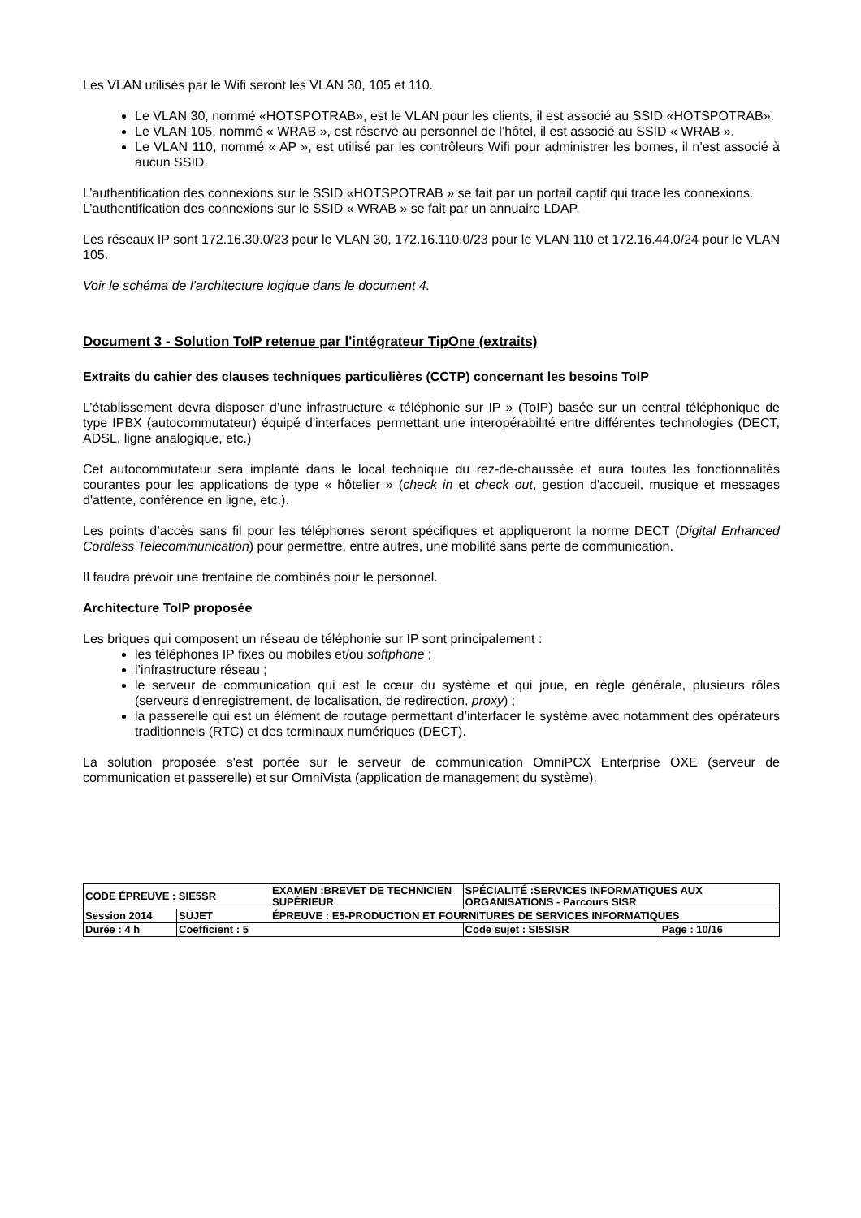Les VLAN utilisés par le Wifi seront les VLAN 30, 105 et 110.
Le VLAN 30, nommé «HOTSPOTRAB», est le VLAN pour les clients, il est associé au SSID «HOTSPOTRAB».
Le VLAN 105, nommé « WRAB », est réservé au personnel de l’hôtel, il est associé au SSID « WRAB ».
Le VLAN 110, nommé « AP », est utilisé par les contrôleurs Wifi pour administrer les bornes, il n’est associé à aucun SSID.
L’authentification des connexions sur le SSID «HOTSPOTRAB » se fait par un portail captif qui trace les connexions.
L’authentification des connexions sur le SSID « WRAB » se fait par un annuaire LDAP.
Les réseaux IP sont 172.16.30.0/23 pour le VLAN 30, 172.16.110.0/23 pour le VLAN 110 et 172.16.44.0/24 pour le VLAN 105.
Voir le schéma de l’architecture logique dans le document 4.
Document 3 - Solution ToIP retenue par l'intégrateur TipOne (extraits)
Extraits du cahier des clauses techniques particulières (CCTP) concernant les besoins ToIP
L’établissement devra disposer d’une infrastructure « téléphonie sur IP » (ToIP) basée sur un central téléphonique de type IPBX (autocommutateur) équipé d'interfaces permettant une interopérabilité entre différentes technologies (DECT, ADSL, ligne analogique, etc.)
Cet autocommutateur sera implanté dans le local technique du rez-de-chaussée et aura toutes les fonctionnalités courantes pour les applications de type « hôtelier » (check in et check out, gestion d'accueil, musique et messages d'attente, conférence en ligne, etc.).
Les points d’accès sans fil pour les téléphones seront spécifiques et appliqueront la norme DECT (Digital Enhanced Cordless Telecommunication) pour permettre, entre autres, une mobilité sans perte de communication.
Il faudra prévoir une trentaine de combinés pour le personnel.
Architecture ToIP proposée
Les briques qui composent un réseau de téléphonie sur IP sont principalement :
les téléphones IP fixes ou mobiles et/ou softphone ;
l’infrastructure réseau ;
le serveur de communication qui est le cœur du système et qui joue, en règle générale, plusieurs rôles (serveurs d'enregistrement, de localisation, de redirection, proxy) ;
la passerelle qui est un élément de routage permettant d’interfacer le système avec notamment des opérateurs traditionnels (RTC) et des terminaux numériques (DECT).
La solution proposée s'est portée sur le serveur de communication OmniPCX Enterprise OXE (serveur de communication et passerelle) et sur OmniVista (application de management du système).
| CODE ÉPREUVE : SIE5SR | | EXAMEN :BREVET DE TECHNICIEN SUPÉRIEUR | SPÉCIALITÉ :SERVICES INFORMATIQUES AUX ORGANISATIONS - Parcours SISR | |
| Session 2014 | SUJET | ÉPREUVE : E5-PRODUCTION ET FOURNITURES DE SERVICES INFORMATIQUES | | |
| Durée : 4 h | Coefficient : 5 | | Code sujet : SI5SISR | Page : 10/16 |